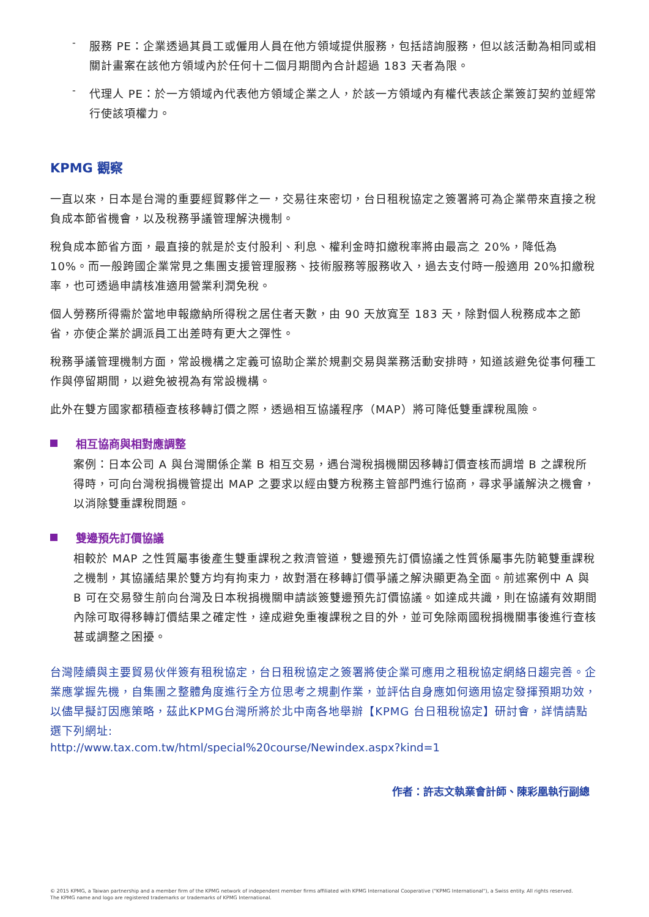-
服務 PE：企業透過其員工或僱用人員在他方領域提供服務，包括諮詢服務，但以該活動為相同或相關計畫案在該他方領域內於任何十二個月期間內合計超過 183 天者為限。
-
代理人 PE：於一方領域內代表他方領域企業之人，於該一方領域內有權代表該企業簽訂契約並經常行使該項權力。
KPMG 觀察
一直以來，日本是台灣的重要經貿夥伴之一，交易往來密切，台日租稅協定之簽署將可為企業帶來直接之稅負成本節省機會，以及稅務爭議管理解決機制。
稅負成本節省方面，最直接的就是於支付股利、利息、權利金時扣繳稅率將由最高之 20%，降低為 10%。而一般跨國企業常見之集團支援管理服務、技術服務等服務收入，過去支付時一般適用 20%扣繳稅率，也可透過申請核准適用營業利潤免稅。
個人勞務所得需於當地申報繳納所得稅之居住者天數，由 90 天放寬至 183 天，除對個人稅務成本之節省，亦使企業於調派員工出差時有更大之彈性。
稅務爭議管理機制方面，常設機構之定義可協助企業於規劃交易與業務活動安排時，知道該避免從事何種工作與停留期間，以避免被視為有常設機構。
此外在雙方國家都積極查核移轉訂價之際，透過相互協議程序（MAP）將可降低雙重課稅風險。
相互協商與相對應調整
案例：日本公司 A 與台灣關係企業 B 相互交易，遇台灣稅捐機關因移轉訂價查核而調增 B 之課稅所得時，可向台灣稅捐機管提出 MAP 之要求以經由雙方稅務主管部門進行協商，尋求爭議解決之機會，以消除雙重課稅問題。
雙邊預先訂價協議
相較於 MAP 之性質屬事後產生雙重課稅之救濟管道，雙邊預先訂價協議之性質係屬事先防範雙重課稅之機制，其協議結果於雙方均有拘束力，故對潛在移轉訂價爭議之解決顯更為全面。前述案例中 A 與 B 可在交易發生前向台灣及日本稅捐機關申請談簽雙邊預先訂價協議。如達成共識，則在協議有效期間內除可取得移轉訂價結果之確定性，達成避免重複課稅之目的外，並可免除兩國稅捐機關事後進行查核甚或調整之困擾。
台灣陸續與主要貿易伙伴簽有租稅協定，台日租稅協定之簽署將使企業可應用之租稅協定網絡日趨完善。企業應掌握先機，自集團之整體角度進行全方位思考之規劃作業，並評估自身應如何適用協定發揮預期功效，以儘早擬訂因應策略，茲此KPMG台灣所將於北中南各地舉辦【KPMG 台日租稅協定】研討會，詳情請點選下列網址:
http://www.tax.com.tw/html/special%20course/Newindex.aspx?kind=1
作者：許志文執業會計師、陳彩凰執行副總
© 2015 KPMG, a Taiwan partnership and a member firm of the KPMG network of independent member firms affiliated with KPMG International Cooperative ("KPMG International"), a Swiss entity. All rights reserved.
The KPMG name and logo are registered trademarks or trademarks of KPMG International.